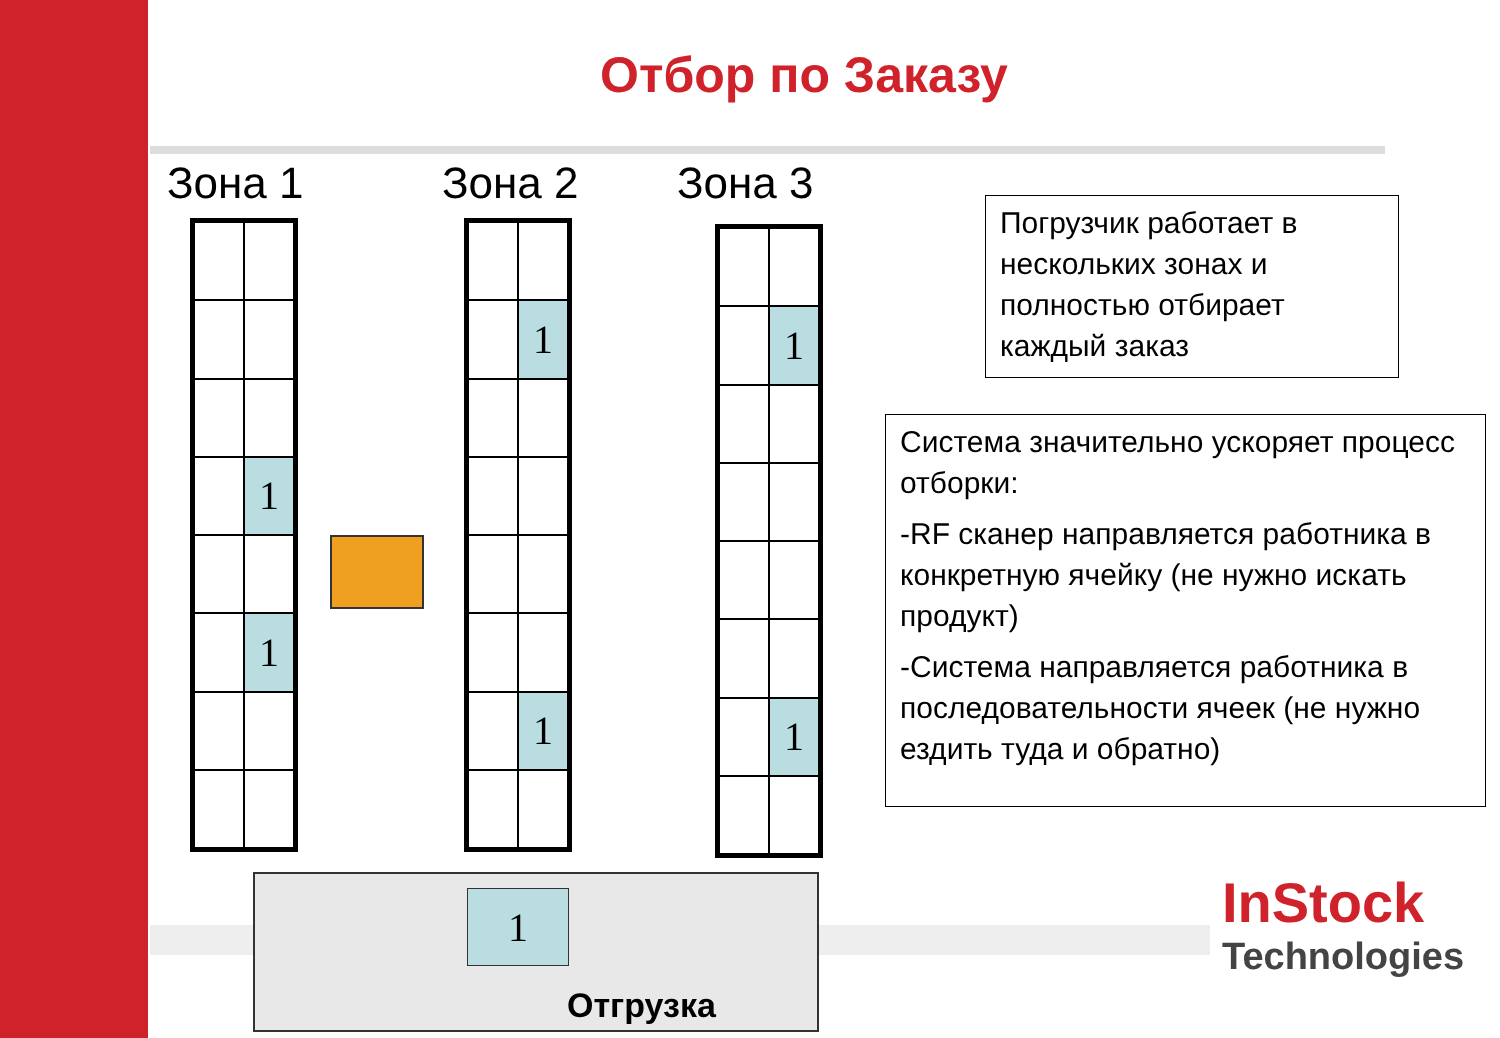Отбор по Заказу
Зона 1 Зона 2 Зона 3
1
1
1
1
1
1
Погрузчик работает в нескольких зонах и полностью отбирает каждый заказ
Система значительно ускоряет процесс отборки:
-RF сканер направляется работника в конкретную ячейку (не нужно искать продукт)
-Система направляется работника в последовательности ячеек (не нужно ездить туда и обратно)
1
Отгрузка
InStock
Technologies